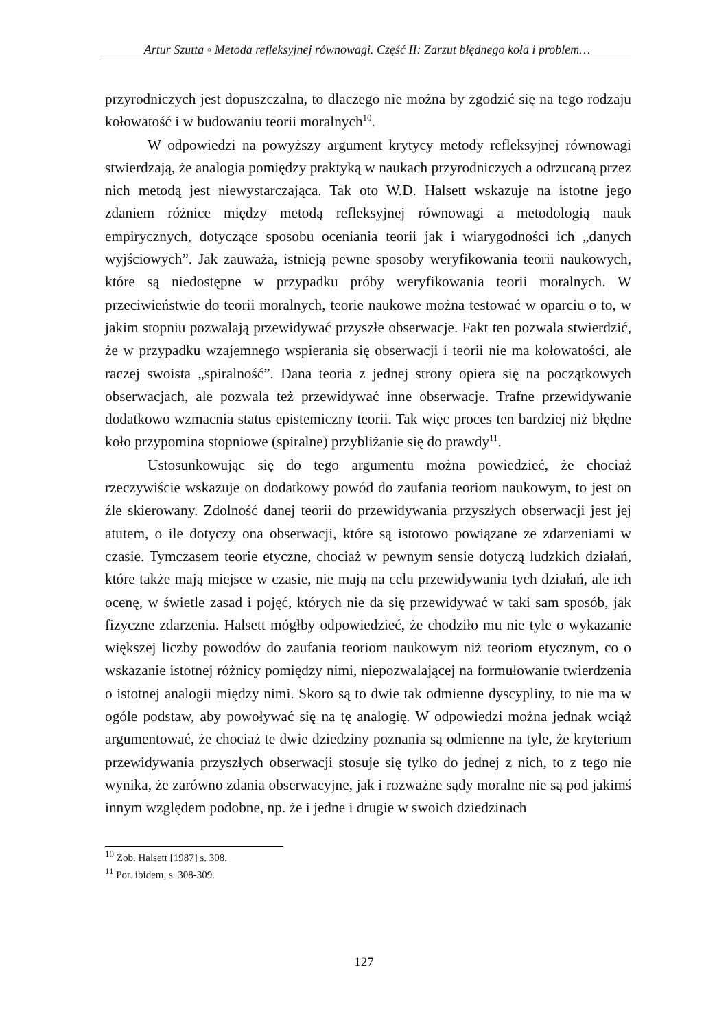Artur Szutta ◦ Metoda refleksyjnej równowagi. Część II: Zarzut błędnego koła i problem…
przyrodniczych jest dopuszczalna, to dlaczego nie można by zgodzić się na tego rodzaju kołowatość i w budowaniu teorii moralnych<sup>10</sup>.
W odpowiedzi na powyższy argument krytycy metody refleksyjnej równowagi stwierdzają, że analogia pomiędzy praktyką w naukach przyrodniczych a odrzucaną przez nich metodą jest niewystarczająca. Tak oto W.D. Halsett wskazuje na istotne jego zdaniem różnice między metodą refleksyjnej równowagi a metodologią nauk empirycznych, dotyczące sposobu oceniania teorii jak i wiarygodności ich „danych wyjściowych”. Jak zauważa, istnieją pewne sposoby weryfikowania teorii naukowych, które są niedostępne w przypadku próby weryfikowania teorii moralnych. W przeciwieństwie do teorii moralnych, teorie naukowe można testować w oparciu o to, w jakim stopniu pozwalają przewidywać przyszłe obserwacje. Fakt ten pozwala stwierdzić, że w przypadku wzajemnego wspierania się obserwacji i teorii nie ma kołowatości, ale raczej swoista „spiralność”. Dana teoria z jednej strony opiera się na początkowych obserwacjach, ale pozwala też przewidywać inne obserwacje. Trafne przewidywanie dodatkowo wzmacnia status epistemiczny teorii. Tak więc proces ten bardziej niż błędne koło przypomina stopniowe (spiralne) przybliżanie się do prawdy<sup>11</sup>.
Ustosunkowując się do tego argumentu można powiedzieć, że chociaż rzeczywiście wskazuje on dodatkowy powód do zaufania teoriom naukowym, to jest on źle skierowany. Zdolność danej teorii do przewidywania przyszłych obserwacji jest jej atutem, o ile dotyczy ona obserwacji, które są istotowo powiązane ze zdarzeniami w czasie. Tymczasem teorie etyczne, chociaż w pewnym sensie dotyczą ludzkich działań, które także mają miejsce w czasie, nie mają na celu przewidywania tych działań, ale ich ocenę, w świetle zasad i pojęć, których nie da się przewidywać w taki sam sposób, jak fizyczne zdarzenia. Halsett mógłby odpowiedzieć, że chodziło mu nie tyle o wykazanie większej liczby powodów do zaufania teoriom naukowym niż teoriom etycznym, co o wskazanie istotnej różnicy pomiędzy nimi, niepozwalającej na formułowanie twierdzenia o istotnej analogii między nimi. Skoro są to dwie tak odmienne dyscypliny, to nie ma w ogóle podstaw, aby powoływać się na tę analogię. W odpowiedzi można jednak wciąż argumentować, że chociaż te dwie dziedziny poznania są odmienne na tyle, że kryterium przewidywania przyszłych obserwacji stosuje się tylko do jednej z nich, to z tego nie wynika, że zarówno zdania obserwacyjne, jak i rozważne sądy moralne nie są pod jakimś innym względem podobne, np. że i jedne i drugie w swoich dziedzinach
<sup>10</sup> Zob. Halsett [1987] s. 308.
<sup>11</sup> Por. ibidem, s. 308-309.
127